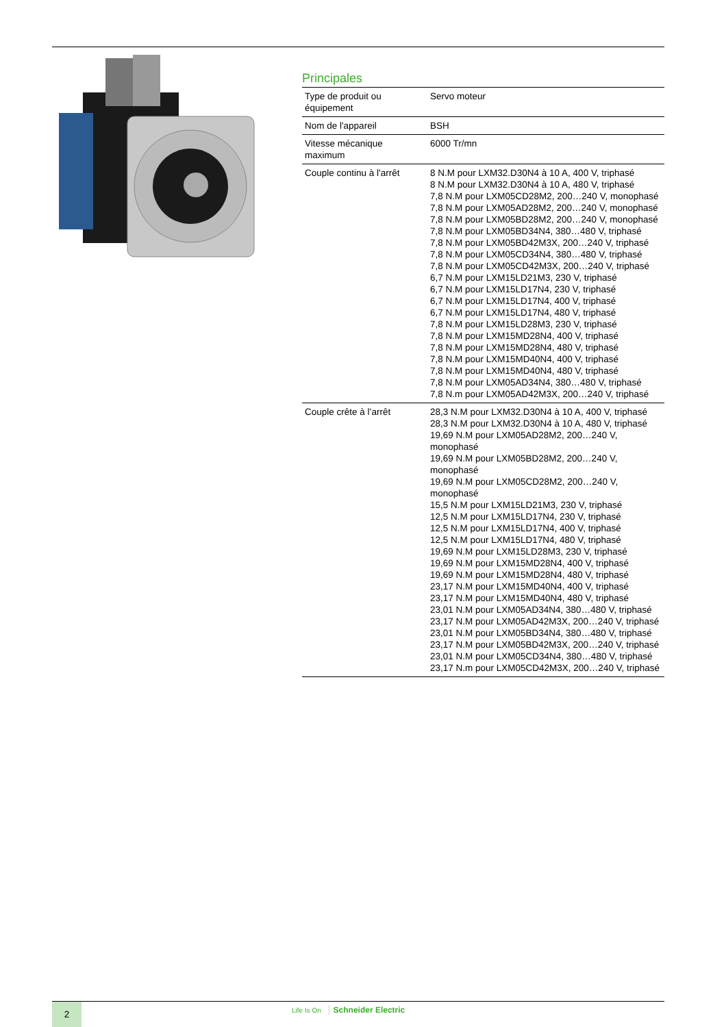Principales
| Type de produit ou équipement | Servo moteur |
| Nom de l'appareil | BSH |
| Vitesse mécanique maximum | 6000 Tr/mn |
| Couple continu à l'arrêt | 8 N.M pour LXM32.D30N4 à 10 A, 400 V, triphasé 8 N.M pour LXM32.D30N4 à 10 A, 480 V, triphasé 7,8 N.M pour LXM05CD28M2, 200…240 V, monophasé 7,8 N.M pour LXM05AD28M2, 200…240 V, monophasé 7,8 N.M pour LXM05BD28M2, 200…240 V, monophasé 7,8 N.M pour LXM05BD34N4, 380…480 V, triphasé 7,8 N.M pour LXM05BD42M3X, 200…240 V, triphasé 7,8 N.M pour LXM05CD34N4, 380…480 V, triphasé 7,8 N.M pour LXM05CD42M3X, 200…240 V, triphasé 6,7 N.M pour LXM15LD21M3, 230 V, triphasé 6,7 N.M pour LXM15LD17N4, 230 V, triphasé 6,7 N.M pour LXM15LD17N4, 400 V, triphasé 6,7 N.M pour LXM15LD17N4, 480 V, triphasé 7,8 N.M pour LXM15LD28M3, 230 V, triphasé 7,8 N.M pour LXM15MD28N4, 400 V, triphasé 7,8 N.M pour LXM15MD28N4, 480 V, triphasé 7,8 N.M pour LXM15MD40N4, 400 V, triphasé 7,8 N.M pour LXM15MD40N4, 480 V, triphasé 7,8 N.M pour LXM05AD34N4, 380…480 V, triphasé 7,8 N.m pour LXM05AD42M3X, 200…240 V, triphasé |
| Couple crête à l’arrêt | 28,3 N.M pour LXM32.D30N4 à 10 A, 400 V, triphasé 28,3 N.M pour LXM32.D30N4 à 10 A, 480 V, triphasé 19,69 N.M pour LXM05AD28M2, 200…240 V, monophasé 19,69 N.M pour LXM05BD28M2, 200…240 V, monophasé 19,69 N.M pour LXM05CD28M2, 200…240 V, monophasé 15,5 N.M pour LXM15LD21M3, 230 V, triphasé 12,5 N.M pour LXM15LD17N4, 230 V, triphasé 12,5 N.M pour LXM15LD17N4, 400 V, triphasé 12,5 N.M pour LXM15LD17N4, 480 V, triphasé 19,69 N.M pour LXM15LD28M3, 230 V, triphasé 19,69 N.M pour LXM15MD28N4, 400 V, triphasé 19,69 N.M pour LXM15MD28N4, 480 V, triphasé 23,17 N.M pour LXM15MD40N4, 400 V, triphasé 23,17 N.M pour LXM15MD40N4, 480 V, triphasé 23,01 N.M pour LXM05AD34N4, 380…480 V, triphasé 23,17 N.M pour LXM05AD42M3X, 200…240 V, triphasé 23,01 N.M pour LXM05BD34N4, 380…480 V, triphasé 23,17 N.M pour LXM05BD42M3X, 200…240 V, triphasé 23,01 N.M pour LXM05CD34N4, 380…480 V, triphasé 23,17 N.m pour LXM05CD42M3X, 200…240 V, triphasé |
2 Life Is On Schneider Electric